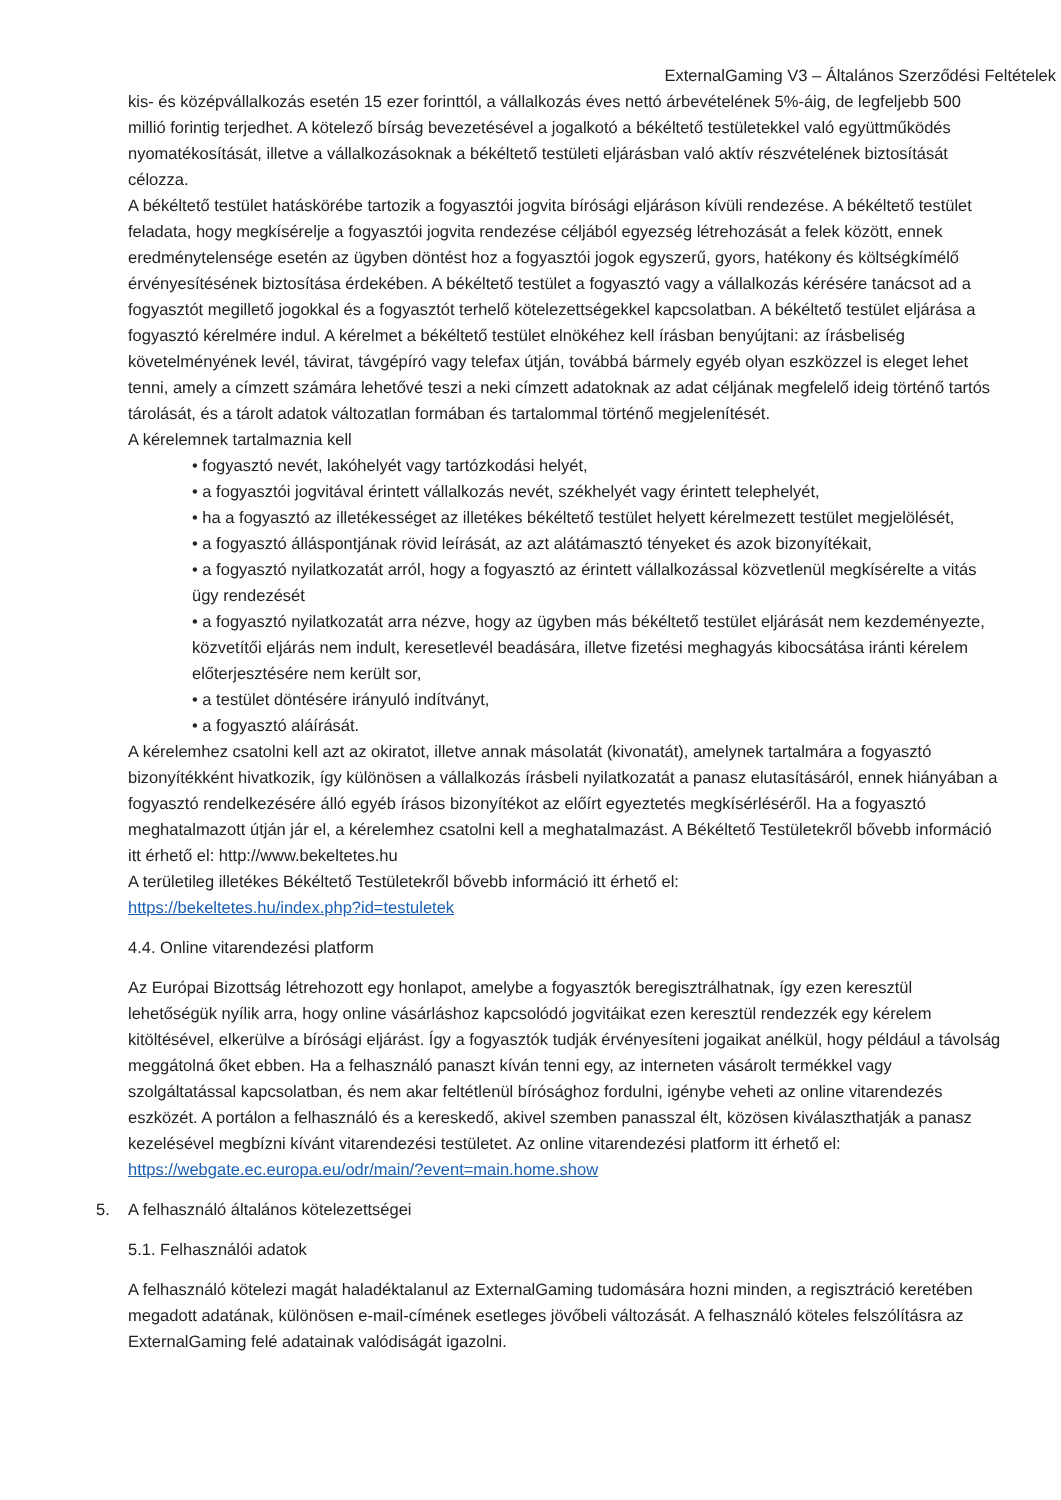ExternalGaming V3 – Általános Szerződési Feltételek
kis- és középvállalkozás esetén 15 ezer forinttól, a vállalkozás éves nettó árbevételének 5%-áig, de legfeljebb 500 millió forintig terjedhet. A kötelező bírság bevezetésével a jogalkotó a békéltető testületekkel való együttműködés nyomatékosítását, illetve a vállalkozásoknak a békéltető testületi eljárásban való aktív részvételének biztosítását célozza.
A békéltető testület hatáskörébe tartozik a fogyasztói jogvita bírósági eljáráson kívüli rendezése. A békéltető testület feladata, hogy megkísérelje a fogyasztói jogvita rendezése céljából egyezség létrehozását a felek között, ennek eredménytelensége esetén az ügyben döntést hoz a fogyasztói jogok egyszerű, gyors, hatékony és költségkímélő érvényesítésének biztosítása érdekében. A békéltető testület a fogyasztó vagy a vállalkozás kérésére tanácsot ad a fogyasztót megillető jogokkal és a fogyasztót terhelő kötelezettségekkel kapcsolatban. A békéltető testület eljárása a fogyasztó kérelmére indul. A kérelmet a békéltető testület elnökéhez kell írásban benyújtani: az írásbeliség követelményének levél, távirat, távgépíró vagy telefax útján, továbbá bármely egyéb olyan eszközzel is eleget lehet tenni, amely a címzett számára lehetővé teszi a neki címzett adatoknak az adat céljának megfelelő ideig történő tartós tárolását, és a tárolt adatok változatlan formában és tartalommal történő megjelenítését.
A kérelemnek tartalmaznia kell
• fogyasztó nevét, lakóhelyét vagy tartózkodási helyét,
• a fogyasztói jogvitával érintett vállalkozás nevét, székhelyét vagy érintett telephelyét,
• ha a fogyasztó az illetékességet az illetékes békéltető testület helyett kérelmezett testület megjelölését,
• a fogyasztó álláspontjának rövid leírását, az azt alátámasztó tényeket és azok bizonyítékait,
• a fogyasztó nyilatkozatát arról, hogy a fogyasztó az érintett vállalkozással közvetlenül megkísérelte a vitás ügy rendezését
• a fogyasztó nyilatkozatát arra nézve, hogy az ügyben más békéltető testület eljárását nem kezdeményezte, közvetítői eljárás nem indult, keresetlevél beadására, illetve fizetési meghagyás kibocsátása iránti kérelem előterjesztésére nem került sor,
• a testület döntésére irányuló indítványt,
• a fogyasztó aláírását.
A kérelemhez csatolni kell azt az okiratot, illetve annak másolatát (kivonatát), amelynek tartalmára a fogyasztó bizonyítékként hivatkozik, így különösen a vállalkozás írásbeli nyilatkozatát a panasz elutasításáról, ennek hiányában a fogyasztó rendelkezésére álló egyéb írásos bizonyítékot az előírt egyeztetés megkísérléséről. Ha a fogyasztó meghatalmazott útján jár el, a kérelemhez csatolni kell a meghatalmazást. A Békéltető Testületekről bővebb információ itt érhető el: http://www.bekeltetes.hu
A területileg illetékes Békéltető Testületekről bővebb információ itt érhető el:
https://bekeltetes.hu/index.php?id=testuletek
4.4. Online vitarendezési platform
Az Európai Bizottság létrehozott egy honlapot, amelybe a fogyasztók beregisztrálhatnak, így ezen keresztül lehetőségük nyílik arra, hogy online vásárláshoz kapcsolódó jogvitáikat ezen keresztül rendezzék egy kérelem kitöltésével, elkerülve a bírósági eljárást. Így a fogyasztók tudják érvényesíteni jogaikat anélkül, hogy például a távolság meggátolná őket ebben. Ha a felhasználó panaszt kíván tenni egy, az interneten vásárolt termékkel vagy szolgáltatással kapcsolatban, és nem akar feltétlenül bírósághoz fordulni, igénybe veheti az online vitarendezés eszközét. A portálon a felhasználó és a kereskedő, akivel szemben panasszal élt, közösen kiválaszthatják a panasz kezelésével megbízni kívánt vitarendezési testületet. Az online vitarendezési platform itt érhető el:
https://webgate.ec.europa.eu/odr/main/?event=main.home.show
5. A felhasználó általános kötelezettségei
5.1. Felhasználói adatok
A felhasználó kötelezi magát haladéktalanul az ExternalGaming tudomására hozni minden, a regisztráció keretében megadott adatának, különösen e-mail-címének esetleges jövőbeli változását. A felhasználó köteles felszólításra az ExternalGaming felé adatainak valódiságát igazolni.